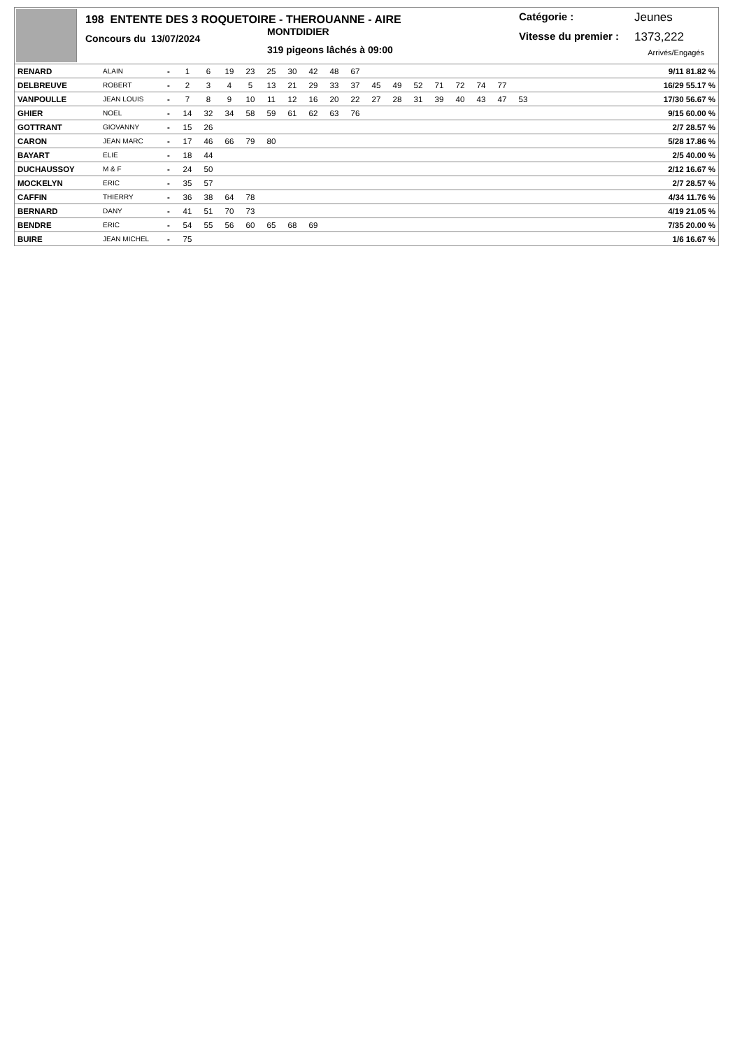198 ENTENTE DES 3 ROQUETOIRE - THEROUANNE - AIRE
Concours du 13/07/2024
MONTDIDIER
319 pigeons lâchés à 09:00
Catégorie : Jeunes
Vitesse du premier : 1373,222
Arrivés/Engagés
| RENARD | ALAIN | - | 1 | 6 | 19 | 23 | 25 | 30 | 42 | 48 | 67 | | | | | | | | | 9/11 81.82 % |
| DELBREUVE | ROBERT | - | 2 | 3 | 4 | 5 | 13 | 21 | 29 | 33 | 37 | 45 | 49 | 52 | 71 | 72 | 74 | 77 | | 16/29 55.17 % |
| VANPOULLE | JEAN LOUIS | - | 7 | 8 | 9 | 10 | 11 | 12 | 16 | 20 | 22 | 27 | 28 | 31 | 39 | 40 | 43 | 47 | 53 | 17/30 56.67 % |
| GHIER | NOEL | - | 14 | 32 | 34 | 58 | 59 | 61 | 62 | 63 | 76 | | | | | | | | | 9/15 60.00 % |
| GOTTRANT | GIOVANNY | - | 15 | 26 | | | | | | | | | | | | | | | | 2/7 28.57 % |
| CARON | JEAN MARC | - | 17 | 46 | 66 | 79 | 80 | | | | | | | | | | | | | 5/28 17.86 % |
| BAYART | ELIE | - | 18 | 44 | | | | | | | | | | | | | | | | 2/5 40.00 % |
| DUCHAUSSOY | M & F | - | 24 | 50 | | | | | | | | | | | | | | | | 2/12 16.67 % |
| MOCKELYN | ERIC | - | 35 | 57 | | | | | | | | | | | | | | | | 2/7 28.57 % |
| CAFFIN | THIERRY | - | 36 | 38 | 64 | 78 | | | | | | | | | | | | | | 4/34 11.76 % |
| BERNARD | DANY | - | 41 | 51 | 70 | 73 | | | | | | | | | | | | | | 4/19 21.05 % |
| BENDRE | ERIC | - | 54 | 55 | 56 | 60 | 65 | 68 | 69 | | | | | | | | | | | 7/35 20.00 % |
| BUIRE | JEAN MICHEL | - | 75 | | | | | | | | | | | | | | | | | 1/6 16.67 % |